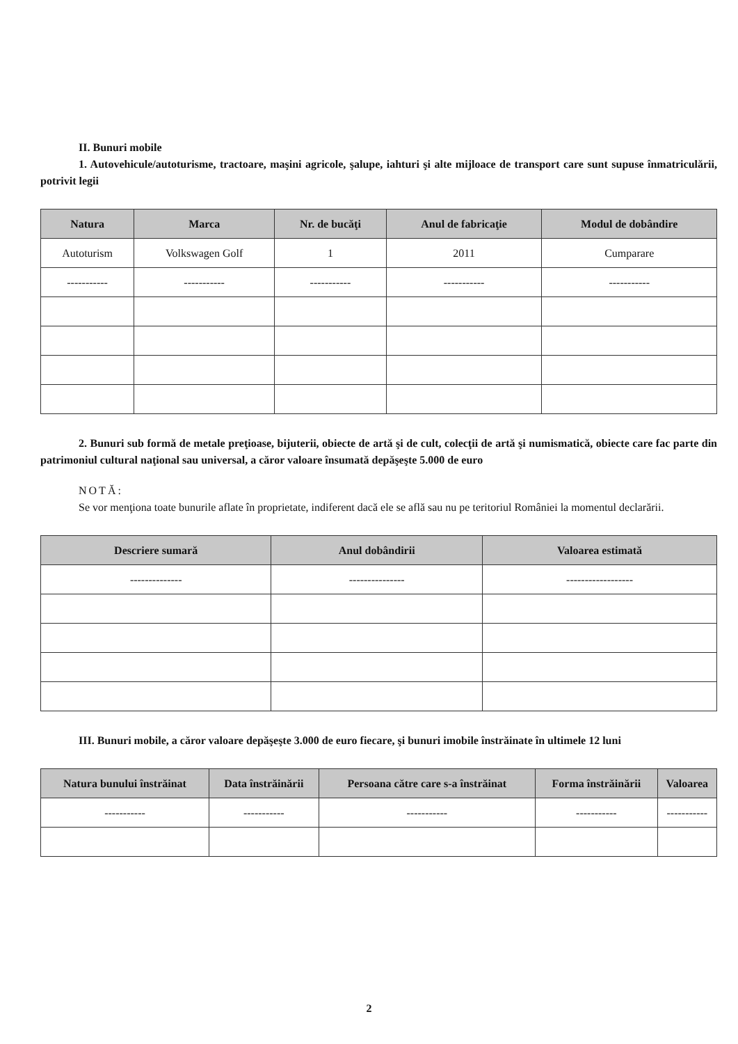II. Bunuri mobile
1. Autovehicule/autoturisme, tractoare, maşini agricole, şalupe, iahturi şi alte mijloace de transport care sunt supuse înmatriculării, potrivit legii
| Natura | Marca | Nr. de bucăţi | Anul de fabricaţie | Modul de dobândire |
| --- | --- | --- | --- | --- |
| Autoturism | Volkswagen Golf | 1 | 2011 | Cumparare |
| ----------- | ----------- | ----------- | ----------- | ----------- |
2. Bunuri sub formă de metale preţioase, bijuterii, obiecte de artă şi de cult, colecţii de artă şi numismatică, obiecte care fac parte din patrimoniul cultural naţional sau universal, a căror valoare însumată depăşeşte 5.000 de euro
NOTĂ:
Se vor menţiona toate bunurile aflate în proprietate, indiferent dacă ele se află sau nu pe teritoriul României la momentul declarării.
| Descriere sumară | Anul dobândirii | Valoarea estimată |
| --- | --- | --- |
| -------------- | --------------- | ------------------ |
III. Bunuri mobile, a căror valoare depăşeşte 3.000 de euro fiecare, şi bunuri imobile înstrăinate în ultimele 12 luni
| Natura bunului înstrăinat | Data înstrăinării | Persoana către care s-a înstrăinat | Forma înstrăinării | Valoarea |
| --- | --- | --- | --- | --- |
| ----------- | ----------- | ----------- | ----------- | ----------- |
2